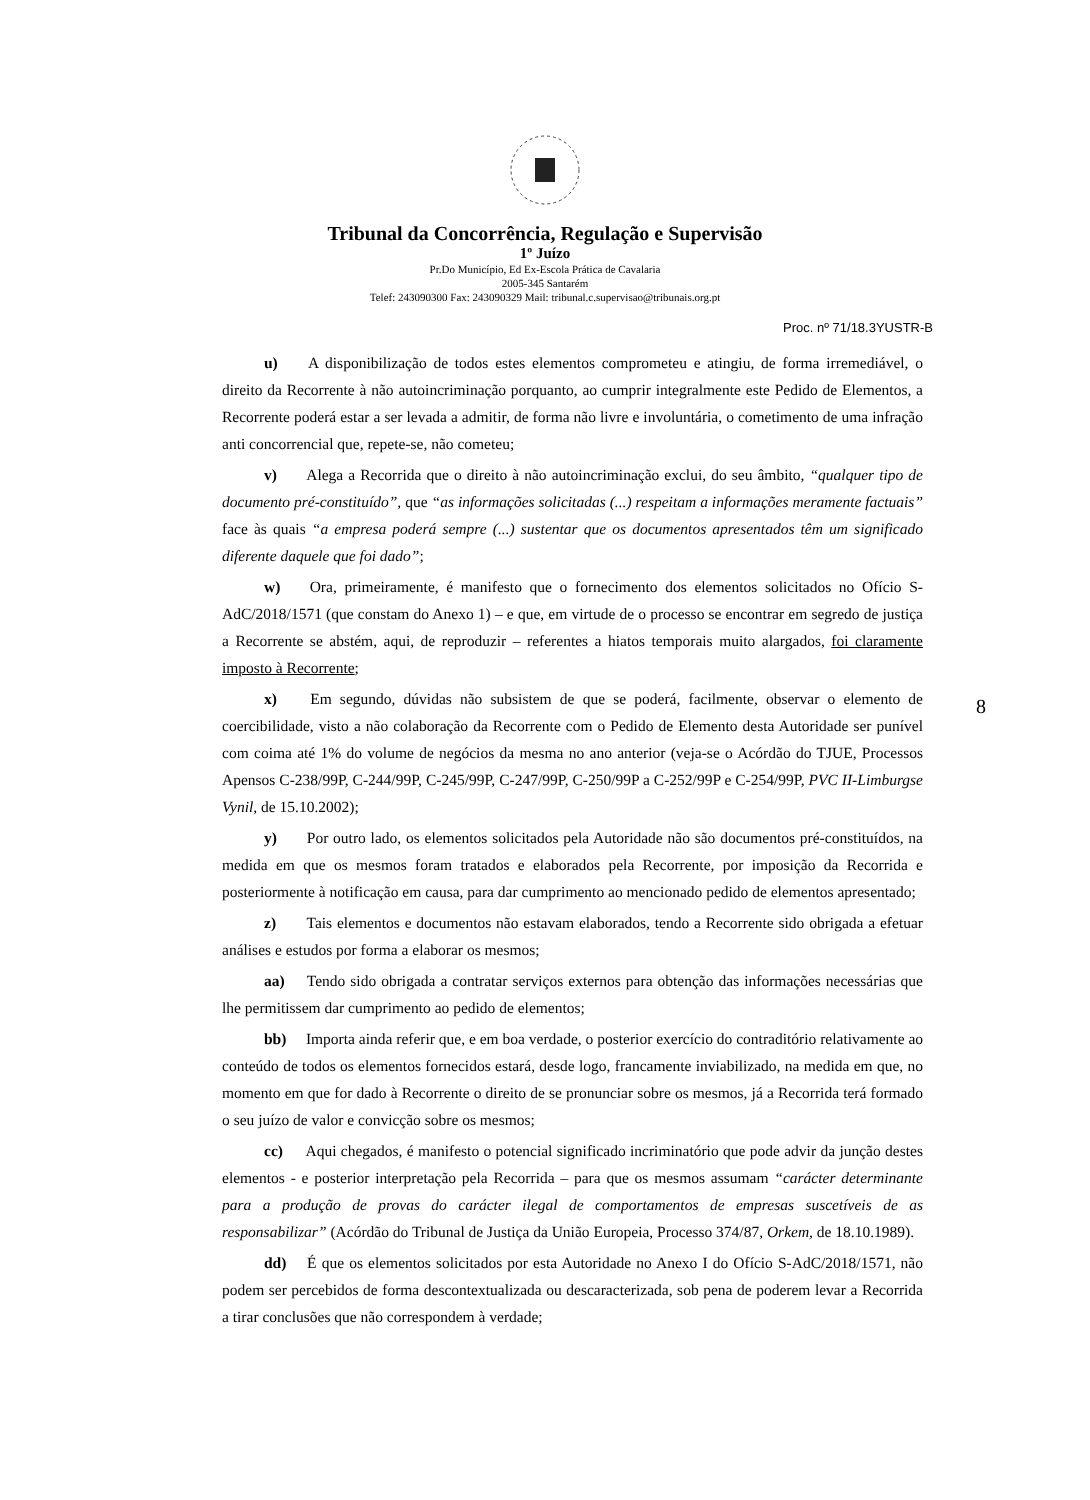Tribunal da Concorrência, Regulação e Supervisão
1º Juízo
Pr.Do Município, Ed Ex-Escola Prática de Cavalaria
2005-345 Santarém
Telef: 243090300 Fax: 243090329 Mail: tribunal.c.supervisao@tribunais.org.pt
Proc. nº 71/18.3YUSTR-B
u) A disponibilização de todos estes elementos comprometeu e atingiu, de forma irremediável, o direito da Recorrente à não autoincriminação porquanto, ao cumprir integralmente este Pedido de Elementos, a Recorrente poderá estar a ser levada a admitir, de forma não livre e involuntária, o cometimento de uma infração anti concorrencial que, repete-se, não cometeu;
v) Alega a Recorrida que o direito à não autoincriminação exclui, do seu âmbito, “qualquer tipo de documento pré-constituído”, que “as informações solicitadas (...) respeitam a informações meramente factuais” face às quais “a empresa poderá sempre (...) sustentar que os documentos apresentados têm um significado diferente daquele que foi dado”;
w) Ora, primeiramente, é manifesto que o fornecimento dos elementos solicitados no Ofício S-AdC/2018/1571 (que constam do Anexo 1) – e que, em virtude de o processo se encontrar em segredo de justiça a Recorrente se abstém, aqui, de reproduzir – referentes a hiatos temporais muito alargados, foi claramente imposto à Recorrente;
x) Em segundo, dúvidas não subsistem de que se poderá, facilmente, observar o elemento de coercibilidade, visto a não colaboração da Recorrente com o Pedido de Elemento desta Autoridade ser punível com coima até 1% do volume de negócios da mesma no ano anterior (veja-se o Acórdão do TJUE, Processos Apensos C-238/99P, C-244/99P, C-245/99P, C-247/99P, C-250/99P a C-252/99P e C-254/99P, PVC II-Limburgse Vynil, de 15.10.2002);
y) Por outro lado, os elementos solicitados pela Autoridade não são documentos pré-constituídos, na medida em que os mesmos foram tratados e elaborados pela Recorrente, por imposição da Recorrida e posteriormente à notificação em causa, para dar cumprimento ao mencionado pedido de elementos apresentado;
z) Tais elementos e documentos não estavam elaborados, tendo a Recorrente sido obrigada a efetuar análises e estudos por forma a elaborar os mesmos;
aa) Tendo sido obrigada a contratar serviços externos para obtenção das informações necessárias que lhe permitissem dar cumprimento ao pedido de elementos;
bb) Importa ainda referir que, e em boa verdade, o posterior exercício do contraditório relativamente ao conteúdo de todos os elementos fornecidos estará, desde logo, francamente inviabilizado, na medida em que, no momento em que for dado à Recorrente o direito de se pronunciar sobre os mesmos, já a Recorrida terá formado o seu juízo de valor e convicção sobre os mesmos;
cc) Aqui chegados, é manifesto o potencial significado incriminatório que pode advir da junção destes elementos - e posterior interpretação pela Recorrida – para que os mesmos assumam “carácter determinante para a produção de provas do carácter ilegal de comportamentos de empresas suscetíveis de as responsabilizar” (Acórdão do Tribunal de Justiça da União Europeia, Processo 374/87, Orkem, de 18.10.1989).
dd) É que os elementos solicitados por esta Autoridade no Anexo I do Ofício S-AdC/2018/1571, não podem ser percebidos de forma descontextualizada ou descaracterizada, sob pena de poderem levar a Recorrida a tirar conclusões que não correspondem à verdade;
8